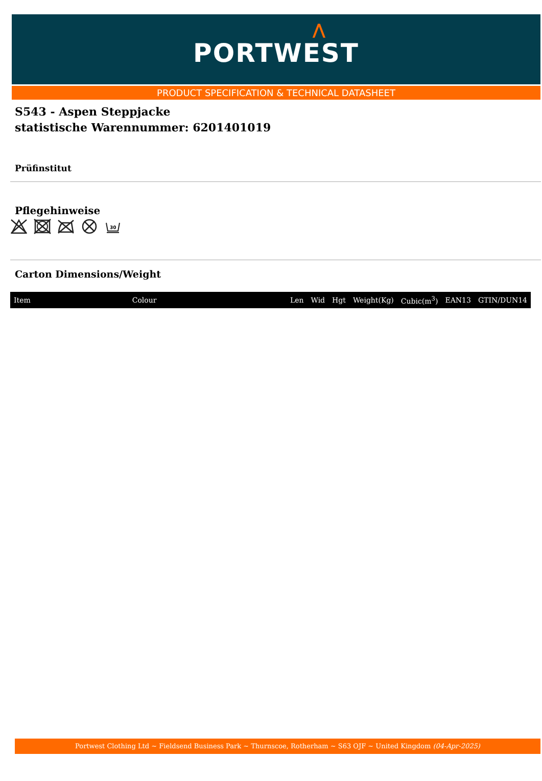⋀
PORTWEST
PRODUCT SPECIFICATION & TECHNICAL DATASHEET
S543 - Aspen Steppjacke
statistische Warennummer: 6201401019
Prüfinstitut
Pflegehinweise
30
Carton Dimensions/Weight
| Item | Colour | Len | Wid | Hgt | Weight(Kg) | Cubic(m<sup>3</sup>) | EAN13 | GTIN/DUN14 |
| --- | --- | --- | --- | --- | --- | --- | --- | --- |
Portwest Clothing Ltd ~ Fieldsend Business Park ~ Thurnscoe, Rotherham ~ S63 OJF ~ United Kingdom (04-Apr-2025)